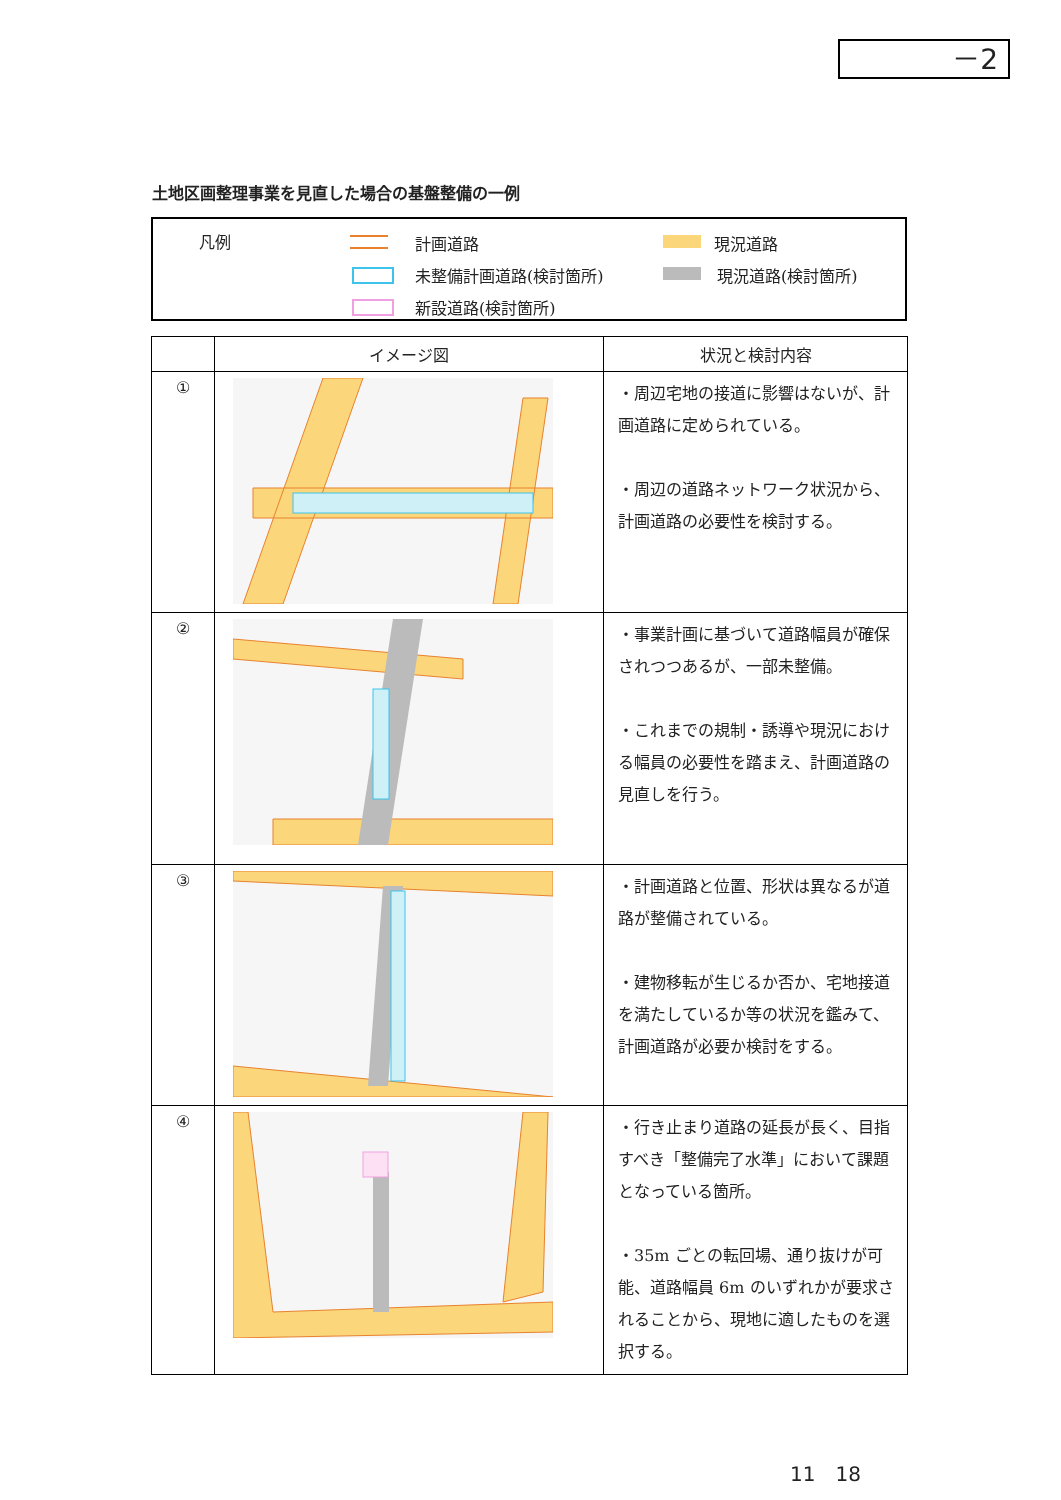－2
土地区画整理事業を見直した場合の基盤整備の一例
凡例 計画道路 現況道路
未整備計画道路(検討箇所) 現況道路(検討箇所)
新設道路(検討箇所)
| | イメージ図 | 状況と検討内容 |
| --- | --- | --- |
| ① | | ・周辺宅地の接道に影響はないが、計画道路に定められている。 ・周辺の道路ネットワーク状況から、計画道路の必要性を検討する。 |
| ② | | ・事業計画に基づいて道路幅員が確保されつつあるが、一部未整備。 ・これまでの規制・誘導や現況における幅員の必要性を踏まえ、計画道路の見直しを行う。 |
| ③ | | ・計画道路と位置、形状は異なるが道路が整備されている。 ・建物移転が生じるか否か、宅地接道を満たしているか等の状況を鑑みて、計画道路が必要か検討をする。 |
| ④ | | ・行き止まり道路の延長が長く、目指すべき「整備完了水準」において課題となっている箇所。 ・35m ごとの転回場、通り抜けが可能、道路幅員 6m のいずれかが要求されることから、現地に適したものを選択する。 |
11　18